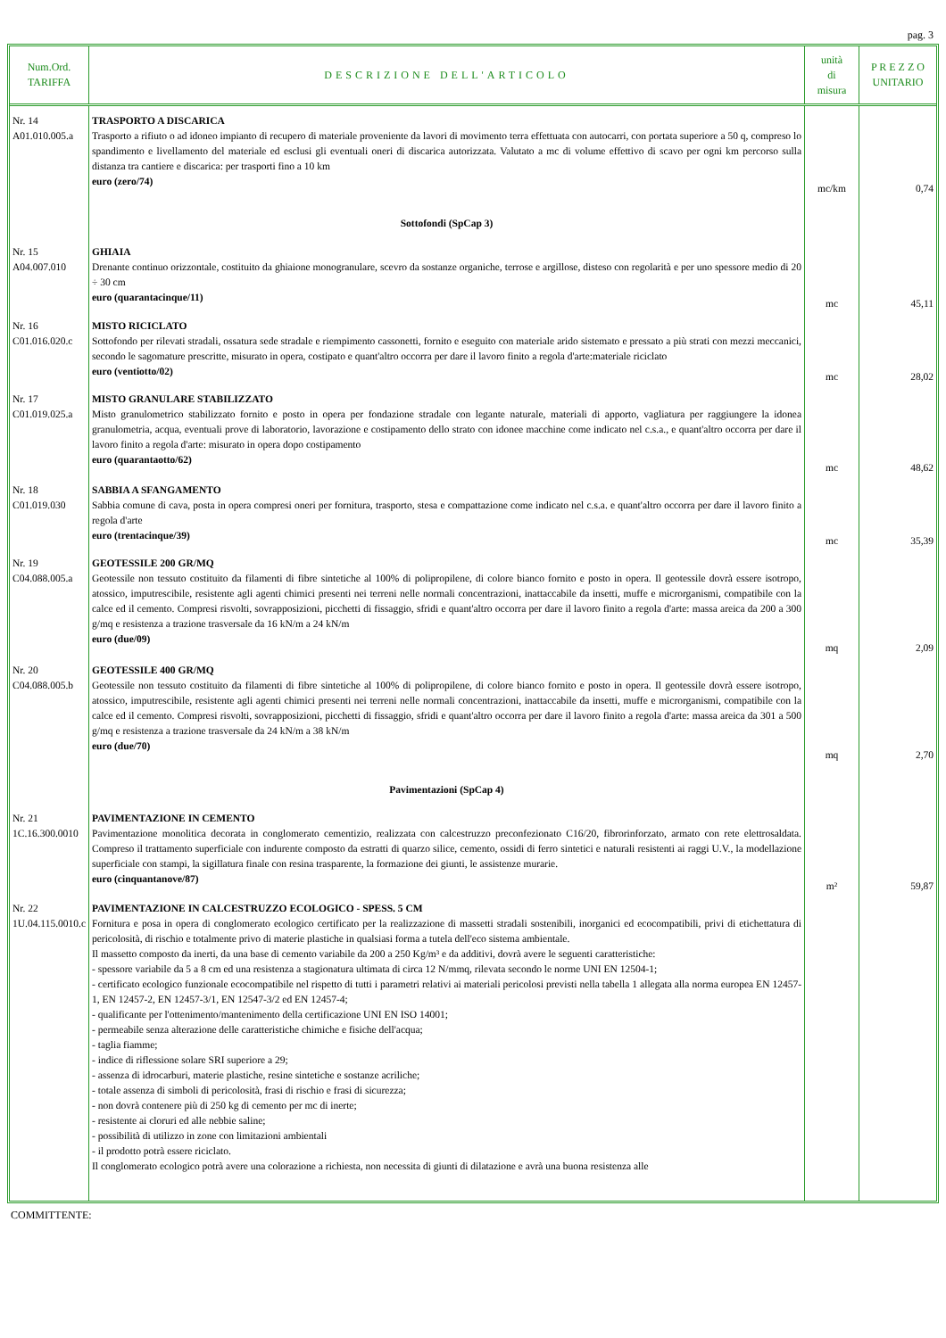pag. 3
| Num.Ord. TARIFFA | DESCRIZIONE DELL'ARTICOLO | unità di misura | P R E Z Z O UNITARIO |
| --- | --- | --- | --- |
| Nr. 14 A01.010.005.a | TRASPORTO A DISCARICA Trasporto a rifiuto o ad idoneo impianto di recupero di materiale proveniente da lavori di movimento terra effettuata con autocarri, con portata superiore a 50 q, compreso lo spandimento e livellamento del materiale ed esclusi gli eventuali oneri di discarica autorizzata. Valutato a mc di volume effettivo di scavo per ogni km percorso sulla distanza tra cantiere e discarica: per trasporti fino a 10 km euro (zero/74) | mc/km | 0,74 |
| | Sottofondi (SpCap 3) | | |
| Nr. 15 A04.007.010 | GHIAIA Drenante continuo orizzontale, costituito da ghiaione monogranulare, scevro da sostanze organiche, terrose e argillose, disteso con regolarità e per uno spessore medio di 20 ÷ 30 cm euro (quarantacinque/11) | mc | 45,11 |
| Nr. 16 C01.016.020.c | MISTO RICICLATO Sottofondo per rilevati stradali, ossatura sede stradale e riempimento cassonetti, fornito e eseguito con materiale arido sistemato e pressato a più strati con mezzi meccanici, secondo le sagomature prescritte, misurato in opera, costipato e quant'altro occorra per dare il lavoro finito a regola d'arte:materiale riciclato euro (ventiotto/02) | mc | 28,02 |
| Nr. 17 C01.019.025.a | MISTO GRANULARE STABILIZZATO Misto granulometrico stabilizzato fornito e posto in opera per fondazione stradale con legante naturale, materiali di apporto, vagliatura per raggiungere la idonea granulometria, acqua, eventuali prove di laboratorio, lavorazione e costipamento dello strato con idonee macchine come indicato nel c.s.a., e quant'altro occorra per dare il lavoro finito a regola d'arte: misurato in opera dopo costipamento euro (quarantaotto/62) | mc | 48,62 |
| Nr. 18 C01.019.030 | SABBIA A SFANGAMENTO Sabbia comune di cava, posta in opera compresi oneri per fornitura, trasporto, stesa e compattazione come indicato nel c.s.a. e quant'altro occorra per dare il lavoro finito a regola d'arte euro (trentacinque/39) | mc | 35,39 |
| Nr. 19 C04.088.005.a | GEOTESSILE 200 GR/MQ Geotessile non tessuto costituito da filamenti di fibre sintetiche al 100% di polipropilene, di colore bianco fornito e posto in opera. Il geotessile dovrà essere isotropo, atossico, imputrescibile, resistente agli agenti chimici presenti nei terreni nelle normali concentrazioni, inattaccabile da insetti, muffe e microrganismi, compatibile con la calce ed il cemento. Compresi risvolti, sovrapposizioni, picchetti di fissaggio, sfridi e quant'altro occorra per dare il lavoro finito a regola d'arte: massa areica da 200 a 300 g/mq e resistenza a trazione trasversale da 16 kN/m a 24 kN/m euro (due/09) | mq | 2,09 |
| Nr. 20 C04.088.005.b | GEOTESSILE 400 GR/MQ Geotessile non tessuto costituito da filamenti di fibre sintetiche al 100% di polipropilene, di colore bianco fornito e posto in opera. Il geotessile dovrà essere isotropo, atossico, imputrescibile, resistente agli agenti chimici presenti nei terreni nelle normali concentrazioni, inattaccabile da insetti, muffe e microrganismi, compatibile con la calce ed il cemento. Compresi risvolti, sovrapposizioni, picchetti di fissaggio, sfridi e quant'altro occorra per dare il lavoro finito a regola d'arte: massa areica da 301 a 500 g/mq e resistenza a trazione trasversale da 24 kN/m a 38 kN/m euro (due/70) | mq | 2,70 |
| | Pavimentazioni (SpCap 4) | | |
| Nr. 21 1C.16.300.0010 | PAVIMENTAZIONE IN CEMENTO Pavimentazione monolitica decorata in conglomerato cementizio, realizzata con calcestruzzo preconfezionato C16/20, fibrorinforzato, armato con rete elettrosaldata. Compreso il trattamento superficiale con indurente composto da estratti di quarzo silice, cemento, ossidi di ferro sintetici e naturali resistenti ai raggi U.V., la modellazione superficiale con stampi, la sigillatura finale con resina trasparente, la formazione dei giunti, le assistenze murarie. euro (cinquantanove/87) | m² | 59,87 |
| Nr. 22 1U.04.115.0010.c | PAVIMENTAZIONE IN CALCESTRUZZO ECOLOGICO - SPESS. 5 CM Fornitura e posa in opera di conglomerato ecologico certificato per la realizzazione di massetti stradali sostenibili, inorganici ed ecocompatibili, privi di etichettatura di pericolosità, di rischio e totalmente privo di materie plastiche in qualsiasi forma a tutela dell'eco sistema ambientale. Il massetto composto da inerti, da una base di cemento variabile da 200 a 250 Kg/m³ e da additivi, dovrà avere le seguenti caratteristiche: - spessore variabile da 5 a 8 cm ed una resistenza a stagionatura ultimata di circa 12 N/mmq, rilevata secondo le norme UNI EN 12504-1; - certificato ecologico funzionale ecocompatibile nel rispetto di tutti i parametri relativi ai materiali pericolosi previsti nella tabella 1 allegata alla norma europea EN 12457-1, EN 12457-2, EN 12457-3/1, EN 12547-3/2 ed EN 12457-4; - qualificante per l'ottenimento/mantenimento della certificazione UNI EN ISO 14001; - permeabile senza alterazione delle caratteristiche chimiche e fisiche dell'acqua; - taglia fiamme; - indice di riflessione solare SRI superiore a 29; - assenza di idrocarburi, materie plastiche, resine sintetiche e sostanze acriliche; - totale assenza di simboli di pericolosità, frasi di rischio e frasi di sicurezza; - non dovrà contenere più di 250 kg di cemento per mc di inerte; - resistente ai cloruri ed alle nebbie saline; - possibilità di utilizzo in zone con limitazioni ambientali - il prodotto potrà essere riciclato. Il conglomerato ecologico potrà avere una colorazione a richiesta, non necessita di giunti di dilatazione e avrà una buona resistenza alle | | |
COMMITTENTE: